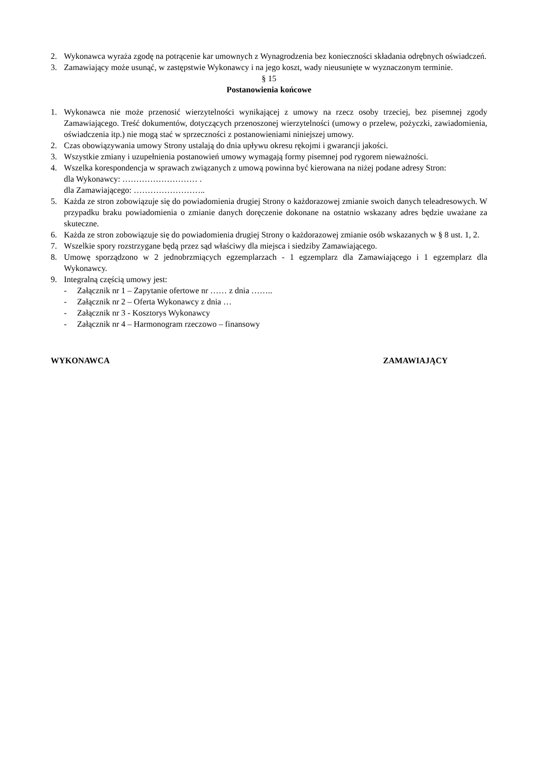2. Wykonawca wyraża zgodę na potrącenie kar umownych z Wynagrodzenia bez konieczności składania odrębnych oświadczeń.
3. Zamawiający może usunąć, w zastępstwie Wykonawcy i na jego koszt, wady nieusunięte w wyznaczonym terminie.
§ 15
Postanowienia końcowe
1. Wykonawca nie może przenosić wierzytelności wynikającej z umowy na rzecz osoby trzeciej, bez pisemnej zgody Zamawiającego. Treść dokumentów, dotyczących przenoszonej wierzytelności (umowy o przelew, pożyczki, zawiadomienia, oświadczenia itp.) nie mogą stać w sprzeczności z postanowieniami niniejszej umowy.
2. Czas obowiązywania umowy Strony ustalają do dnia upływu okresu rękojmi i gwarancji jakości.
3. Wszystkie zmiany i uzupełnienia postanowień umowy wymagają formy pisemnej pod rygorem nieważności.
4. Wszelka korespondencja w sprawach związanych z umową powinna być kierowana na niżej podane adresy Stron:
dla Wykonawcy: ……………………… .
dla Zamawiającego: ……………………..
5. Każda ze stron zobowiązuje się do powiadomienia drugiej Strony o każdorazowej zmianie swoich danych teleadresowych. W przypadku braku powiadomienia o zmianie danych doręczenie dokonane na ostatnio wskazany adres będzie uważane za skuteczne.
6. Każda ze stron zobowiązuje się do powiadomienia drugiej Strony o każdorazowej zmianie osób wskazanych w § 8 ust. 1, 2.
7. Wszelkie spory rozstrzygane będą przez sąd właściwy dla miejsca i siedziby Zamawiającego.
8. Umowę sporządzono w 2 jednobrzmiących egzemplarzach - 1 egzemplarz dla Zamawiającego i 1 egzemplarz dla Wykonawcy.
9. Integralną częścią umowy jest:
- Załącznik nr 1 – Zapytanie ofertowe nr …… z dnia ……..
- Załącznik nr 2 – Oferta Wykonawcy z dnia …
- Załącznik nr 3 - Kosztorys Wykonawcy
- Załącznik nr 4 – Harmonogram rzeczowo – finansowy
WYKONAWCA ZAMAWIAJĄCY